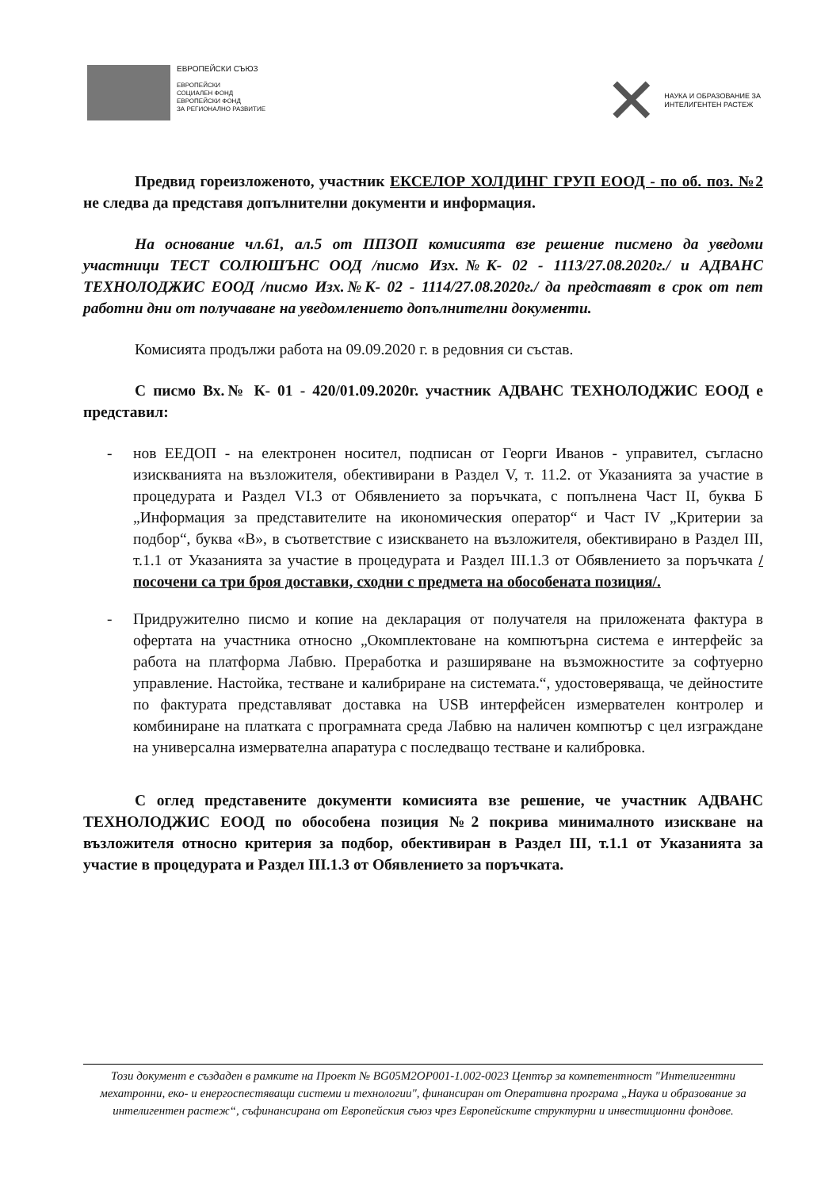ЕВРОПЕЙСКИ СЪЮЗ
ЕВРОПЕЙСКИ
СОЦИАЛЕН ФОНД
ЕВРОПЕЙСКИ ФОНД
ЗА РЕГИОНАЛНО РАЗВИТИЕ
✕
НАУКА И ОБРАЗОВАНИЕ ЗА
ИНТЕЛИГЕНТЕН РАСТЕЖ
Предвид гореизложеното, участник ЕКСЕЛОР ХОЛДИНГ ГРУП ЕООД - по об. поз. №2 не следва да представя допълнителни документи и информация.
На основание чл.61, ал.5 от ППЗОП комисията взе решение писмено да уведоми участници ТЕСТ СОЛЮШЪНС ООД /писмо Изх.№К- 02 - 1113/27.08.2020г./ и АДВАНС ТЕХНОЛОДЖИС ЕООД /писмо Изх.№К- 02 - 1114/27.08.2020г./ да представят в срок от пет работни дни от получаване на уведомлението допълнителни документи.
Комисията продължи работа на 09.09.2020 г. в редовния си състав.
С писмо Вх.№ К- 01 - 420/01.09.2020г. участник АДВАНС ТЕХНОЛОДЖИС ЕООД е представил:
- нов ЕЕДОП - на електронен носител, подписан от Георги Иванов - управител, съгласно изискванията на възложителя, обективирани в Раздел V, т. 11.2. от Указанията за участие в процедурата и Раздел VI.3 от Обявлението за поръчката, с попълнена Част II, буква Б „Информация за представителите на икономическия оператор“ и Част IV „Критерии за подбор“, буква «В», в съответствие с изискването на възложителя, обективирано в Раздел III, т.1.1 от Указанията за участие в процедурата и Раздел III.1.3 от Обявлението за поръчката /посочени са три броя доставки, сходни с предмета на обособената позиция/.
- Придружително писмо и копие на декларация от получателя на приложената фактура в офертата на участника относно „Окомплектоване на компютърна система е интерфейс за работа на платформа Лабвю. Преработка и разширяване на възможностите за софтуерно управление. Настойка, тестване и калибриране на системата.“, удостоверяваща, че дейностите по фактурата представляват доставка на USB интерфейсен измервателен контролер и комбиниране на платката с програмната среда Лабвю на наличен компютър с цел изграждане на универсална измервателна апаратура с последващо тестване и калибровка.
С оглед представените документи комисията взе решение, че участник АДВАНС ТЕХНОЛОДЖИС ЕООД по обособена позиция №2 покрива минималното изискване на възложителя относно критерия за подбор, обективиран в Раздел III, т.1.1 от Указанията за участие в процедурата и Раздел III.1.3 от Обявлението за поръчката.
Този документ е създаден в рамките на Проект № BG05M2OP001-1.002-0023 Център за компетентност "Интелигентни мехатронни, еко- и енергоспестяващи системи и технологии", финансиран от Оперативна програма „Наука и образование за интелигентен растеж“, съфинансирана от Европейския съюз чрез Европейските структурни и инвестиционни фондове.